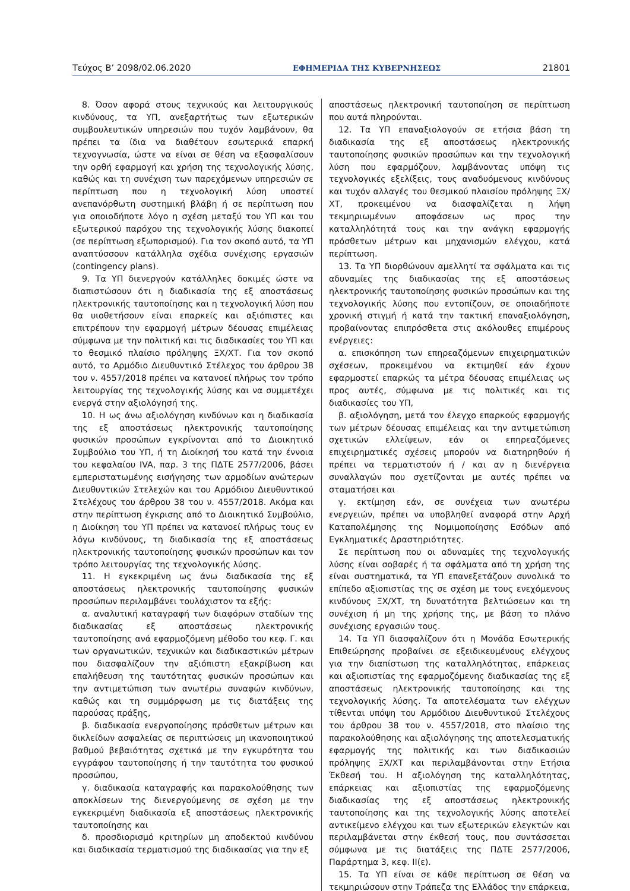Τεύχος Β’ 2098/02.06.2020 ΕΦΗΜΕΡΙΔΑ ΤΗΣ ΚΥΒΕΡΝΗΣΕΩΣ 21801
8. Όσον αφορά στους τεχνικούς και λειτουργικούς κινδύνους, τα ΥΠ, ανεξαρτήτως των εξωτερικών συμβουλευτικών υπηρεσιών που τυχόν λαμβάνουν, θα πρέπει τα ίδια να διαθέτουν εσωτερικά επαρκή τεχνογνωσία, ώστε να είναι σε θέση να εξασφαλίσουν την ορθή εφαρμογή και χρήση της τεχνολογικής λύσης, καθώς και τη συνέχιση των παρεχόμενων υπηρεσιών σε περίπτωση που η τεχνολογική λύση υποστεί ανεπανόρθωτη συστημική βλάβη ή σε περίπτωση που για οποιοδήποτε λόγο η σχέση μεταξύ του ΥΠ και του εξωτερικού παρόχου της τεχνολογικής λύσης διακοπεί (σε περίπτωση εξωπορισμού). Για τον σκοπό αυτό, τα ΥΠ αναπτύσσουν κατάλληλα σχέδια συνέχισης εργασιών (contingency plans).
9. Τα ΥΠ διενεργούν κατάλληλες δοκιμές ώστε να διαπιστώσουν ότι η διαδικασία της εξ αποστάσεως ηλεκτρονικής ταυτοποίησης και η τεχνολογική λύση που θα υιοθετήσουν είναι επαρκείς και αξιόπιστες και επιτρέπουν την εφαρμογή μέτρων δέουσας επιμέλειας σύμφωνα με την πολιτική και τις διαδικασίες του ΥΠ και το θεσμικό πλαίσιο πρόληψης ΞΧ/ΧΤ. Για τον σκοπό αυτό, το Αρμόδιο Διευθυντικό Στέλεχος του άρθρου 38 του ν. 4557/2018 πρέπει να κατανοεί πλήρως τον τρόπο λειτουργίας της τεχνολογικής λύσης και να συμμετέχει ενεργά στην αξιολόγησή της.
10. Η ως άνω αξιολόγηση κινδύνων και η διαδικασία της εξ αποστάσεως ηλεκτρονικής ταυτοποίησης φυσικών προσώπων εγκρίνονται από το Διοικητικό Συμβούλιο του ΥΠ, ή τη Διοίκησή του κατά την έννοια του κεφαλαίου IVA, παρ. 3 της ΠΔΤΕ 2577/2006, βάσει εμπεριστατωμένης εισήγησης των αρμοδίων ανώτερων Διευθυντικών Στελεχών και του Αρμόδιου Διευθυντικού Στελέχους του άρθρου 38 του ν. 4557/2018. Ακόμα και στην περίπτωση έγκρισης από το Διοικητικό Συμβούλιο, η Διοίκηση του ΥΠ πρέπει να κατανοεί πλήρως τους εν λόγω κινδύνους, τη διαδικασία της εξ αποστάσεως ηλεκτρονικής ταυτοποίησης φυσικών προσώπων και τον τρόπο λειτουργίας της τεχνολογικής λύσης.
11. Η εγκεκριμένη ως άνω διαδικασία της εξ αποστάσεως ηλεκτρονικής ταυτοποίησης φυσικών προσώπων περιλαμβάνει τουλάχιστον τα εξής:
α. αναλυτική καταγραφή των διαφόρων σταδίων της διαδικασίας εξ αποστάσεως ηλεκτρονικής ταυτοποίησης ανά εφαρμοζόμενη μέθοδο του κεφ. Γ. και των οργανωτικών, τεχνικών και διαδικαστικών μέτρων που διασφαλίζουν την αξιόπιστη εξακρίβωση και επαλήθευση της ταυτότητας φυσικών προσώπων και την αντιμετώπιση των ανωτέρω συναφών κινδύνων, καθώς και τη συμμόρφωση με τις διατάξεις της παρούσας πράξης,
β. διαδικασία ενεργοποίησης πρόσθετων μέτρων και δικλείδων ασφαλείας σε περιπτώσεις μη ικανοποιητικού βαθμού βεβαιότητας σχετικά με την εγκυρότητα του εγγράφου ταυτοποίησης ή την ταυτότητα του φυσικού προσώπου,
γ. διαδικασία καταγραφής και παρακολούθησης των αποκλίσεων της διενεργούμενης σε σχέση με την εγκεκριμένη διαδικασία εξ αποστάσεως ηλεκτρονικής ταυτοποίησης και
δ. προσδιορισμό κριτηρίων μη αποδεκτού κινδύνου και διαδικασία τερματισμού της διαδικασίας για την εξ
αποστάσεως ηλεκτρονική ταυτοποίηση σε περίπτωση που αυτά πληρούνται.
12. Τα ΥΠ επαναξιολογούν σε ετήσια βάση τη διαδικασία της εξ αποστάσεως ηλεκτρονικής ταυτοποίησης φυσικών προσώπων και την τεχνολογική λύση που εφαρμόζουν, λαμβάνοντας υπόψη τις τεχνολογικές εξελίξεις, τους αναδυόμενους κινδύνους και τυχόν αλλαγές του θεσμικού πλαισίου πρόληψης ΞΧ/ΧΤ, προκειμένου να διασφαλίζεται η λήψη τεκμηριωμένων αποφάσεων ως προς την καταλληλότητά τους και την ανάγκη εφαρμογής πρόσθετων μέτρων και μηχανισμών ελέγχου, κατά περίπτωση.
13. Τα ΥΠ διορθώνουν αμελλητί τα σφάλματα και τις αδυναμίες της διαδικασίας της εξ αποστάσεως ηλεκτρονικής ταυτοποίησης φυσικών προσώπων και της τεχνολογικής λύσης που εντοπίζουν, σε οποιαδήποτε χρονική στιγμή ή κατά την τακτική επαναξιολόγηση, προβαίνοντας επιπρόσθετα στις ακόλουθες επιμέρους ενέργειες:
α. επισκόπηση των επηρεαζόμενων επιχειρηματικών σχέσεων, προκειμένου να εκτιμηθεί εάν έχουν εφαρμοστεί επαρκώς τα μέτρα δέουσας επιμέλειας ως προς αυτές, σύμφωνα με τις πολιτικές και τις διαδικασίες του ΥΠ,
β. αξιολόγηση, μετά τον έλεγχο επαρκούς εφαρμογής των μέτρων δέουσας επιμέλειας και την αντιμετώπιση σχετικών ελλείψεων, εάν οι επηρεαζόμενες επιχειρηματικές σχέσεις μπορούν να διατηρηθούν ή πρέπει να τερματιστούν ή / και αν η διενέργεια συναλλαγών που σχετίζονται με αυτές πρέπει να σταματήσει και
γ. εκτίμηση εάν, σε συνέχεια των ανωτέρω ενεργειών, πρέπει να υποβληθεί αναφορά στην Αρχή Καταπολέμησης της Νομιμοποίησης Εσόδων από Εγκληματικές Δραστηριότητες.
Σε περίπτωση που οι αδυναμίες της τεχνολογικής λύσης είναι σοβαρές ή τα σφάλματα από τη χρήση της είναι συστηματικά, τα ΥΠ επανεξετάζουν συνολικά το επίπεδο αξιοπιστίας της σε σχέση με τους ενεχόμενους κινδύνους ΞΧ/ΧΤ, τη δυνατότητα βελτιώσεων και τη συνέχιση ή μη της χρήσης της, με βάση το πλάνο συνέχισης εργασιών τους.
14. Τα ΥΠ διασφαλίζουν ότι η Μονάδα Εσωτερικής Επιθεώρησης προβαίνει σε εξειδικευμένους ελέγχους για την διαπίστωση της καταλληλότητας, επάρκειας και αξιοπιστίας της εφαρμοζόμενης διαδικασίας της εξ αποστάσεως ηλεκτρονικής ταυτοποίησης και της τεχνολογικής λύσης. Τα αποτελέσματα των ελέγχων τίθενται υπόψη του Αρμόδιου Διευθυντικού Στελέχους του άρθρου 38 του ν. 4557/2018, στο πλαίσιο της παρακολούθησης και αξιολόγησης της αποτελεσματικής εφαρμογής της πολιτικής και των διαδικασιών πρόληψης ΞΧ/ΧΤ και περιλαμβάνονται στην Ετήσια Έκθεσή του. Η αξιολόγηση της καταλληλότητας, επάρκειας και αξιοπιστίας της εφαρμοζόμενης διαδικασίας της εξ αποστάσεως ηλεκτρονικής ταυτοποίησης και της τεχνολογικής λύσης αποτελεί αντικείμενο ελέγχου και των εξωτερικών ελεγκτών και περιλαμβάνεται στην έκθεσή τους, που συντάσσεται σύμφωνα με τις διατάξεις της ΠΔΤΕ 2577/2006, Παράρτημα 3, κεφ. II(ε).
15. Τα ΥΠ είναι σε κάθε περίπτωση σε θέση να τεκμηριώσουν στην Τράπεζα της Ελλάδος την επάρκεια,